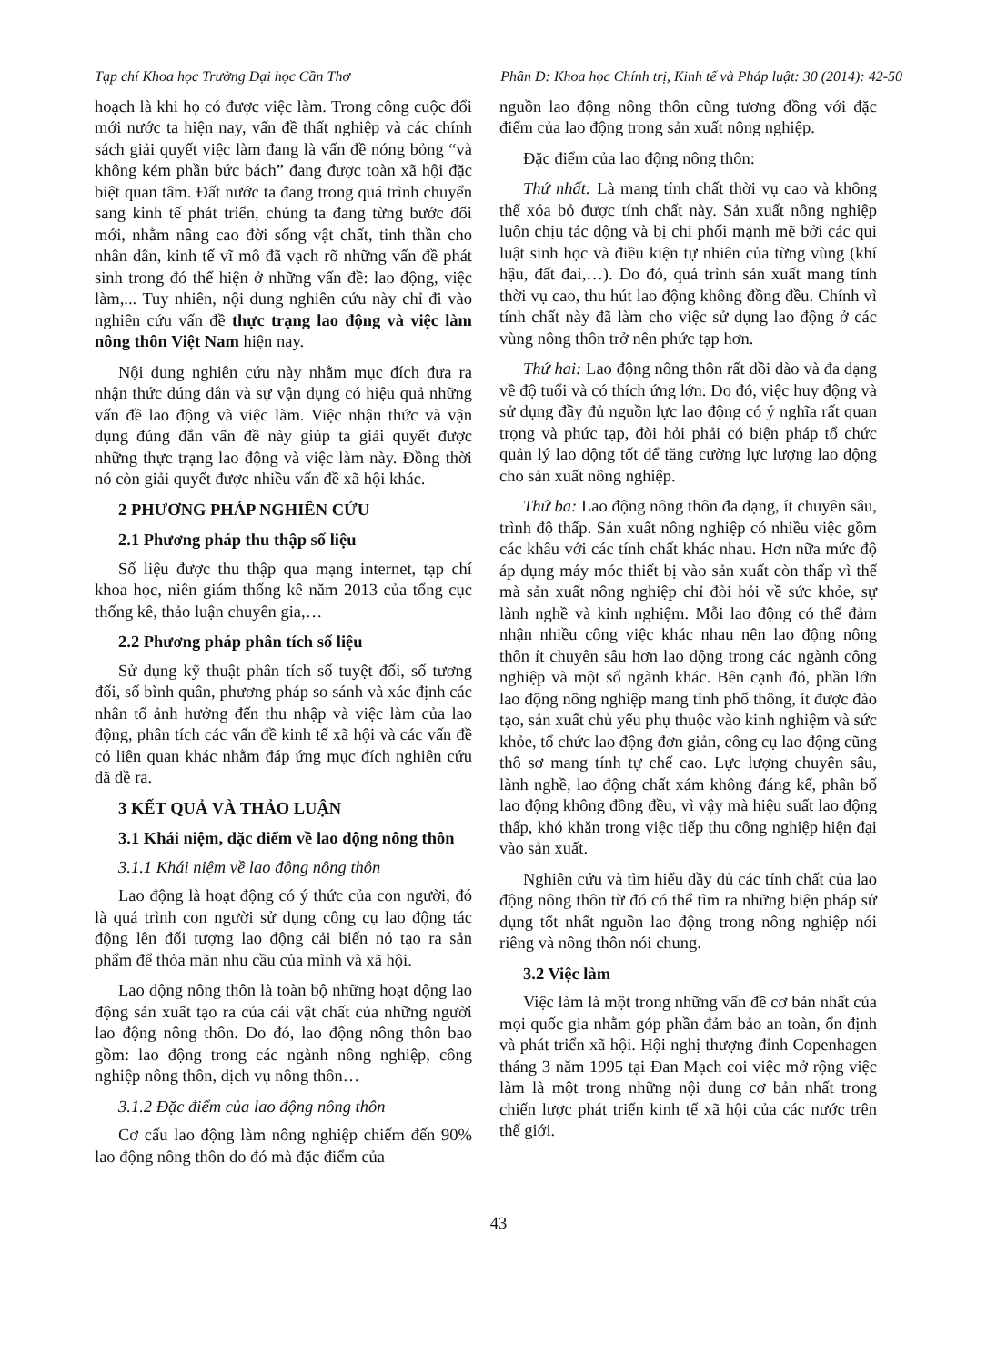Tạp chí Khoa học Trường Đại học Cần Thơ Phần D: Khoa học Chính trị, Kinh tế và Pháp luật: 30 (2014): 42-50
hoạch là khi họ có được việc làm. Trong công cuộc đổi mới nước ta hiện nay, vấn đề thất nghiệp và các chính sách giải quyết việc làm đang là vấn đề nóng bỏng “và không kém phần bức bách” đang được toàn xã hội đặc biệt quan tâm. Đất nước ta đang trong quá trình chuyển sang kinh tế phát triển, chúng ta đang từng bước đổi mới, nhằm nâng cao đời sống vật chất, tinh thần cho nhân dân, kinh tế vĩ mô đã vạch rõ những vấn đề phát sinh trong đó thể hiện ở những vấn đề: lao động, việc làm,... Tuy nhiên, nội dung nghiên cứu này chỉ đi vào nghiên cứu vấn đề thực trạng lao động và việc làm nông thôn Việt Nam hiện nay.
Nội dung nghiên cứu này nhằm mục đích đưa ra nhận thức đúng đắn và sự vận dụng có hiệu quả những vấn đề lao động và việc làm. Việc nhận thức và vận dụng đúng đắn vấn đề này giúp ta giải quyết được những thực trạng lao động và việc làm này. Đồng thời nó còn giải quyết được nhiều vấn đề xã hội khác.
2 PHƯƠNG PHÁP NGHIÊN CỨU
2.1 Phương pháp thu thập số liệu
Số liệu được thu thập qua mạng internet, tạp chí khoa học, niên giám thống kê năm 2013 của tổng cục thống kê, thảo luận chuyên gia,…
2.2 Phương pháp phân tích số liệu
Sử dụng kỹ thuật phân tích số tuyệt đối, số tương đối, số bình quân, phương pháp so sánh và xác định các nhân tố ảnh hưởng đến thu nhập và việc làm của lao động, phân tích các vấn đề kinh tế xã hội và các vấn đề có liên quan khác nhằm đáp ứng mục đích nghiên cứu đã đề ra.
3 KẾT QUẢ VÀ THẢO LUẬN
3.1 Khái niệm, đặc điểm về lao động nông thôn
3.1.1 Khái niệm về lao động nông thôn
Lao động là hoạt động có ý thức của con người, đó là quá trình con người sử dụng công cụ lao động tác động lên đối tượng lao động cải biến nó tạo ra sản phẩm để thỏa mãn nhu cầu của mình và xã hội.
Lao động nông thôn là toàn bộ những hoạt động lao động sản xuất tạo ra của cải vật chất của những người lao động nông thôn. Do đó, lao động nông thôn bao gồm: lao động trong các ngành nông nghiệp, công nghiệp nông thôn, dịch vụ nông thôn…
3.1.2 Đặc điểm của lao động nông thôn
Cơ cấu lao động làm nông nghiệp chiếm đến 90% lao động nông thôn do đó mà đặc điểm của
nguồn lao động nông thôn cũng tương đồng với đặc điểm của lao động trong sản xuất nông nghiệp.
Đặc điểm của lao động nông thôn:
Thứ nhất: Là mang tính chất thời vụ cao và không thể xóa bỏ được tính chất này. Sản xuất nông nghiệp luôn chịu tác động và bị chi phối mạnh mẽ bởi các qui luật sinh học và điều kiện tự nhiên của từng vùng (khí hậu, đất đai,…). Do đó, quá trình sản xuất mang tính thời vụ cao, thu hút lao động không đồng đều. Chính vì tính chất này đã làm cho việc sử dụng lao động ở các vùng nông thôn trở nên phức tạp hơn.
Thứ hai: Lao động nông thôn rất dồi dào và đa dạng về độ tuổi và có thích ứng lớn. Do đó, việc huy động và sử dụng đầy đủ nguồn lực lao động có ý nghĩa rất quan trọng và phức tạp, đòi hỏi phải có biện pháp tổ chức quản lý lao động tốt để tăng cường lực lượng lao động cho sản xuất nông nghiệp.
Thứ ba: Lao động nông thôn đa dạng, ít chuyên sâu, trình độ thấp. Sản xuất nông nghiệp có nhiều việc gồm các khâu với các tính chất khác nhau. Hơn nữa mức độ áp dụng máy móc thiết bị vào sản xuất còn thấp vì thế mà sản xuất nông nghiệp chỉ đòi hỏi về sức khỏe, sự lành nghề và kinh nghiệm. Mỗi lao động có thể đảm nhận nhiều công việc khác nhau nên lao động nông thôn ít chuyên sâu hơn lao động trong các ngành công nghiệp và một số ngành khác. Bên cạnh đó, phần lớn lao động nông nghiệp mang tính phổ thông, ít được đào tạo, sản xuất chủ yếu phụ thuộc vào kinh nghiệm và sức khỏe, tổ chức lao động đơn giản, công cụ lao động cũng thô sơ mang tính tự chế cao. Lực lượng chuyên sâu, lành nghề, lao động chất xám không đáng kể, phân bố lao động không đồng đều, vì vậy mà hiệu suất lao động thấp, khó khăn trong việc tiếp thu công nghiệp hiện đại vào sản xuất.
Nghiên cứu và tìm hiểu đầy đủ các tính chất của lao động nông thôn từ đó có thể tìm ra những biện pháp sử dụng tốt nhất nguồn lao động trong nông nghiệp nói riêng và nông thôn nói chung.
3.2 Việc làm
Việc làm là một trong những vấn đề cơ bản nhất của mọi quốc gia nhằm góp phần đảm bảo an toàn, ổn định và phát triển xã hội. Hội nghị thượng đỉnh Copenhagen tháng 3 năm 1995 tại Đan Mạch coi việc mở rộng việc làm là một trong những nội dung cơ bản nhất trong chiến lược phát triển kinh tế xã hội của các nước trên thế giới.
43